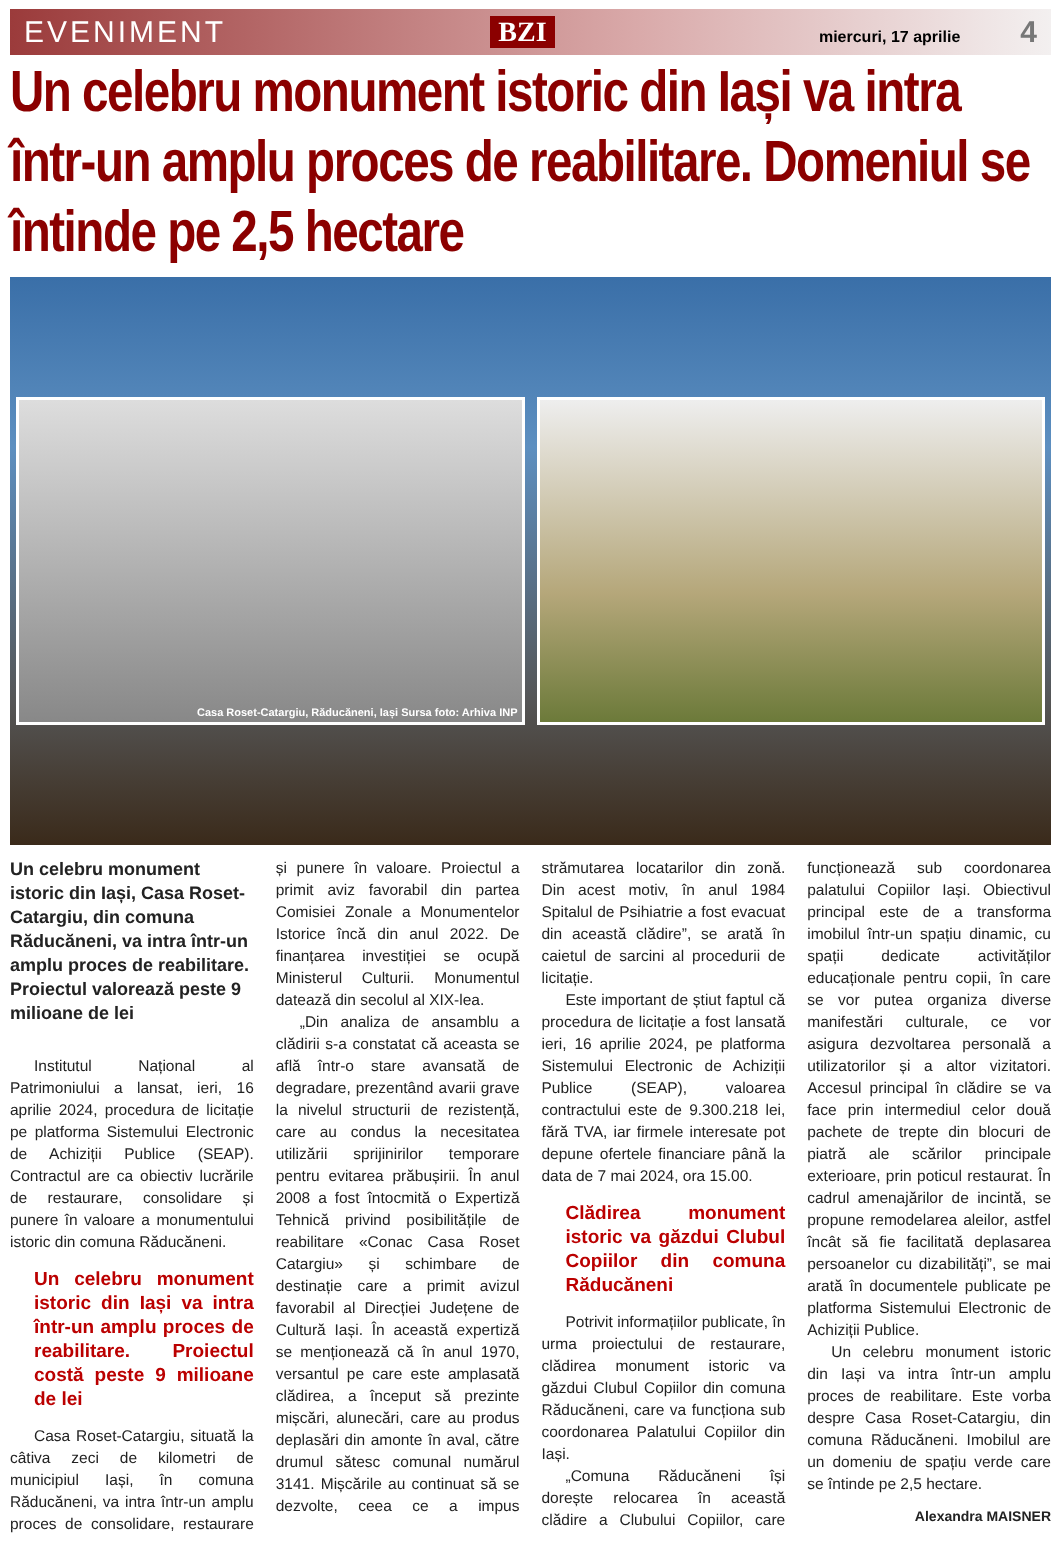EVENIMENT BZI miercuri, 17 aprilie 4
Un celebru monument istoric din Iași va intra într-un amplu proces de reabilitare. Domeniul se întinde pe 2,5 hectare
Casa Roset-Catargiu, Răducăneni, Iași Sursa foto: Arhiva INP
Un celebru monument istoric din Iași, Casa Roset-Catargiu, din comuna Răducăneni, va intra într-un amplu proces de reabilitare. Proiectul valorează peste 9 milioane de lei
Institutul Național al Patrimoniului a lansat, ieri, 16 aprilie 2024, procedura de licitație pe platforma Sistemului Electronic de Achiziții Publice (SEAP). Contractul are ca obiectiv lucrările de restaurare, consolidare și punere în valoare a monumentului istoric din comuna Răducăneni.
Un celebru monument istoric din Iași va intra într-un amplu proces de reabilitare. Proiectul costă peste 9 milioane de lei
Casa Roset-Catargiu, situată la câtiva zeci de kilometri de municipiul Iași, în comuna Răducăneni, va intra într-un amplu proces de consolidare, restaurare și punere în valoare. Proiectul a primit aviz favorabil din partea Comisiei Zonale a Monumentelor Istorice încă din anul 2022. De finanțarea investiției se ocupă Ministerul Culturii. Monumentul datează din secolul al XIX-lea.
„Din analiza de ansamblu a clădirii s-a constatat că aceasta se află într-o stare avansată de degradare, prezentând avarii grave la nivelul structurii de rezistență, care au condus la necesitatea utilizării sprijinirilor temporare pentru evitarea prăbușirii. În anul 2008 a fost întocmită o Expertiză Tehnică privind posibilitățile de reabilitare «Conac Casa Roset Catargiu» și schimbare de destinație care a primit avizul favorabil al Direcției Județene de Cultură Iași. În această expertiză se menționează că în anul 1970, versantul pe care este amplasată clădirea, a început să prezinte mișcări, alunecări, care au produs deplasări din amonte în aval, către drumul sătesc comunal numărul 3141. Mișcările au continuat să se dezvolte, ceea ce a impus strămutarea locatarilor din zonă. Din acest motiv, în anul 1984 Spitalul de Psihiatrie a fost evacuat din această clădire”, se arată în caietul de sarcini al procedurii de licitație.
Este important de știut faptul că procedura de licitație a fost lansată ieri, 16 aprilie 2024, pe platforma Sistemului Electronic de Achiziții Publice (SEAP), valoarea contractului este de 9.300.218 lei, fără TVA, iar firmele interesate pot depune ofertele financiare până la data de 7 mai 2024, ora 15.00.
Clădirea monument istoric va găzdui Clubul Copiilor din comuna Răducăneni
Potrivit informațiilor publicate, în urma proiectului de restaurare, clădirea monument istoric va găzdui Clubul Copiilor din comuna Răducăneni, care va funcționa sub coordonarea Palatului Copiilor din Iași.
„Comuna Răducăneni își dorește relocarea în această clădire a Clubului Copiilor, care funcționează sub coordonarea palatului Copiilor Iași. Obiectivul principal este de a transforma imobilul într-un spațiu dinamic, cu spații dedicate activităților educaționale pentru copii, în care se vor putea organiza diverse manifestări culturale, ce vor asigura dezvoltarea personală a utilizatorilor și a altor vizitatori. Accesul principal în clădire se va face prin intermediul celor două pachete de trepte din blocuri de piatră ale scărilor principale exterioare, prin poticul restaurat. În cadrul amenajărilor de incintă, se propune remodelarea aleilor, astfel încât să fie facilitată deplasarea persoanelor cu dizabilități”, se mai arată în documentele publicate pe platforma Sistemului Electronic de Achiziții Publice.
Un celebru monument istoric din Iași va intra într-un amplu proces de reabilitare. Este vorba despre Casa Roset-Catargiu, din comuna Răducăneni. Imobilul are un domeniu de spațiu verde care se întinde pe 2,5 hectare.
Alexandra MAISNER